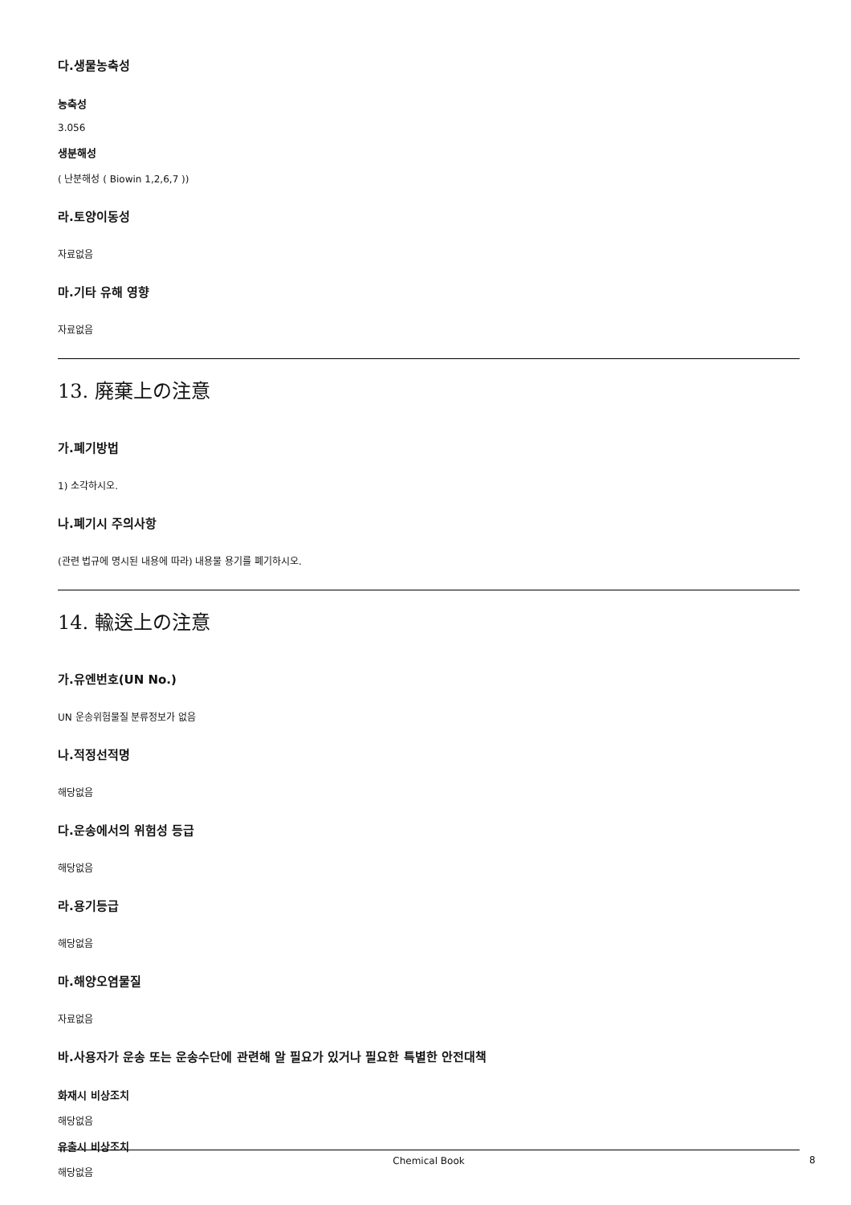다.생물농축성
농축성
3.056
생분해성
( 난분해성 ( Biowin 1,2,6,7 ))
라.토양이동성
자료없음
마.기타 유해 영향
자료없음
13. 廃棄上の注意
가.폐기방법
1) 소각하시오.
나.폐기시 주의사항
(관련 법규에 명시된 내용에 따라) 내용물 용기를 폐기하시오.
14. 輸送上の注意
가.유엔번호(UN No.)
UN 운송위험물질 분류정보가 없음
나.적정선적명
해당없음
다.운송에서의 위험성 등급
해당없음
라.용기등급
해당없음
마.해양오염물질
자료없음
바.사용자가 운송 또는 운송수단에 관련해 알 필요가 있거나 필요한 특별한 안전대책
화재시 비상조치
해당없음
유출시 비상조치
해당없음
Chemical Book 8